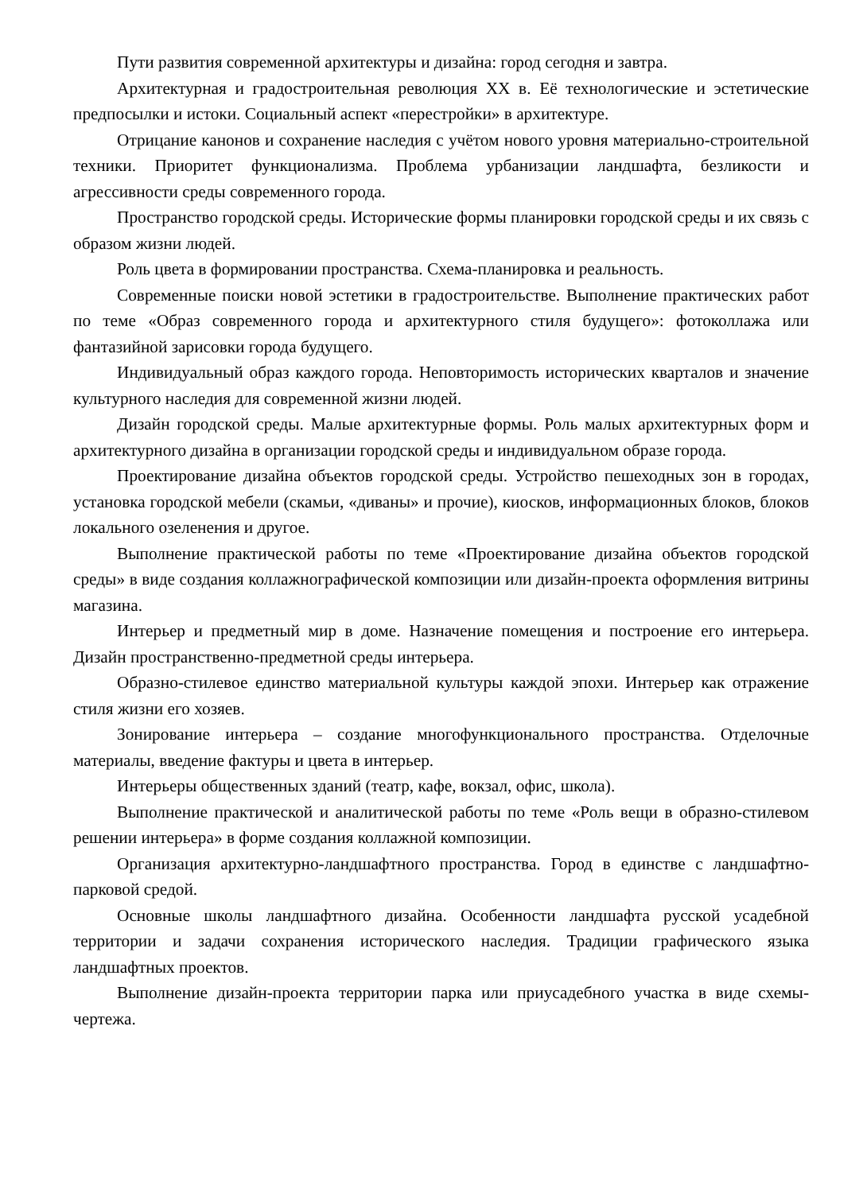Пути развития современной архитектуры и дизайна: город сегодня и завтра.
Архитектурная и градостроительная революция XX в. Её технологические и эстетические предпосылки и истоки. Социальный аспект «перестройки» в архитектуре.
Отрицание канонов и сохранение наследия с учётом нового уровня материально-строительной техники. Приоритет функционализма. Проблема урбанизации ландшафта, безликости и агрессивности среды современного города.
Пространство городской среды. Исторические формы планировки городской среды и их связь с образом жизни людей.
Роль цвета в формировании пространства. Схема-планировка и реальность.
Современные поиски новой эстетики в градостроительстве. Выполнение практических работ по теме «Образ современного города и архитектурного стиля будущего»: фотоколлажа или фантазийной зарисовки города будущего.
Индивидуальный образ каждого города. Неповторимость исторических кварталов и значение культурного наследия для современной жизни людей.
Дизайн городской среды. Малые архитектурные формы. Роль малых архитектурных форм и архитектурного дизайна в организации городской среды и индивидуальном образе города.
Проектирование дизайна объектов городской среды. Устройство пешеходных зон в городах, установка городской мебели (скамьи, «диваны» и прочие), киосков, информационных блоков, блоков локального озеленения и другое.
Выполнение практической работы по теме «Проектирование дизайна объектов городской среды» в виде создания коллажнографической композиции или дизайн-проекта оформления витрины магазина.
Интерьер и предметный мир в доме. Назначение помещения и построение его интерьера. Дизайн пространственно-предметной среды интерьера.
Образно-стилевое единство материальной культуры каждой эпохи. Интерьер как отражение стиля жизни его хозяев.
Зонирование интерьера – создание многофункционального пространства. Отделочные материалы, введение фактуры и цвета в интерьер.
Интерьеры общественных зданий (театр, кафе, вокзал, офис, школа).
Выполнение практической и аналитической работы по теме «Роль вещи в образно-стилевом решении интерьера» в форме создания коллажной композиции.
Организация архитектурно-ландшафтного пространства. Город в единстве с ландшафтно-парковой средой.
Основные школы ландшафтного дизайна. Особенности ландшафта русской усадебной территории и задачи сохранения исторического наследия. Традиции графического языка ландшафтных проектов.
Выполнение дизайн-проекта территории парка или приусадебного участка в виде схемы-чертежа.